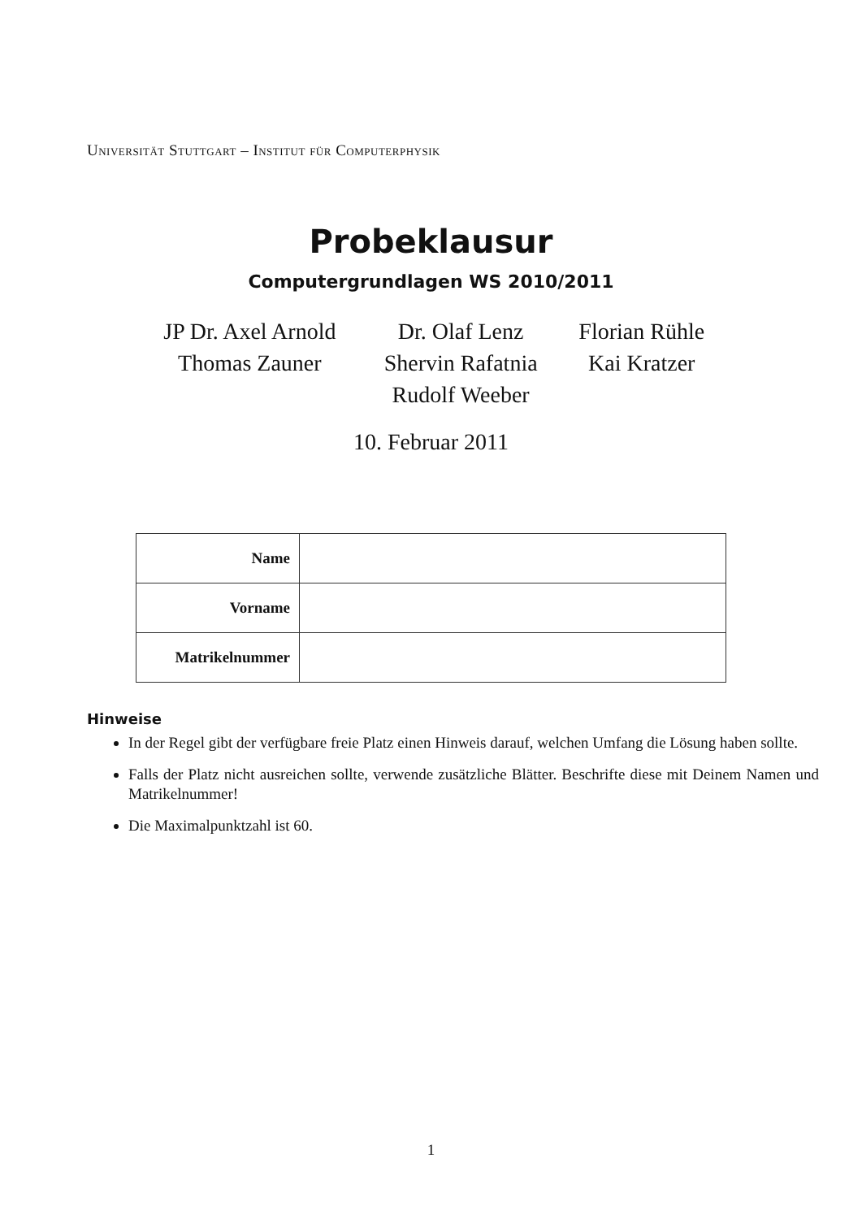Universität Stuttgart – Institut für Computerphysik
Probeklausur
Computergrundlagen WS 2010/2011
| JP Dr. Axel Arnold | Dr. Olaf Lenz | Florian Rühle |
| Thomas Zauner | Shervin Rafatnia | Kai Kratzer |
| | Rudolf Weeber | |
10. Februar 2011
| Name | |
| Vorname | |
| Matrikelnummer | |
Hinweise
In der Regel gibt der verfügbare freie Platz einen Hinweis darauf, welchen Umfang die Lösung haben sollte.
Falls der Platz nicht ausreichen sollte, verwende zusätzliche Blätter. Beschrifte diese mit Deinem Namen und Matrikelnummer!
Die Maximalpunktzahl ist 60.
1